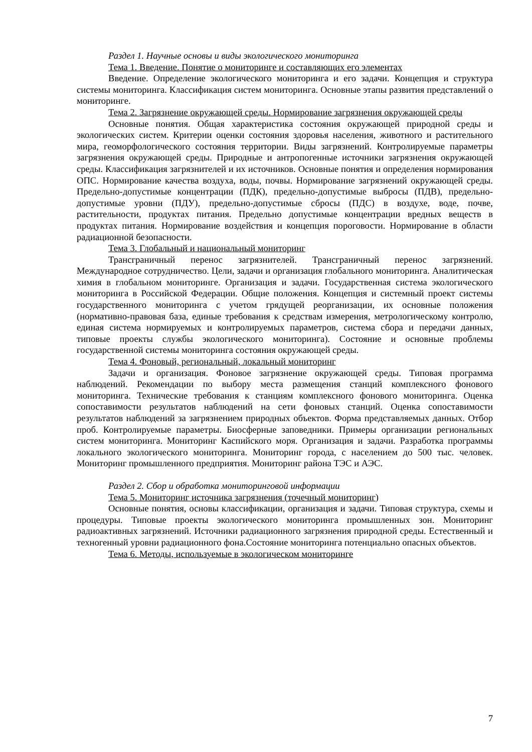Раздел 1. Научные основы и виды экологического мониторинга
Тема 1. Введение. Понятие о мониторинге и составляющих его элементах
Введение. Определение экологического мониторинга и его задачи. Концепция и структура системы мониторинга. Классификация систем мониторинга. Основные этапы развития представлений о мониторинге.
Тема 2. Загрязнение окружающей среды. Нормирование загрязнения окружающей среды
Основные понятия. Общая характеристика состояния окружающей природной среды и экологических систем. Критерии оценки состояния здоровья населения, животного и растительного мира, геоморфологического состояния территории. Виды загрязнений. Контролируемые параметры загрязнения окружающей среды. Природные и антропогенные источники загрязнения окружающей среды. Классификация загрязнителей и их источников. Основные понятия и определения нормирования ОПС. Нормирование качества воздуха, воды, почвы. Нормирование загрязнений окружающей среды. Предельно-допустимые концентрации (ПДК), предельно-допустимые выбросы (ПДВ), предельно-допустимые уровни (ПДУ), предельно-допустимые сбросы (ПДС) в воздухе, воде, почве, растительности, продуктах питания. Предельно допустимые концентрации вредных веществ в продуктах питания. Нормирование воздействия и концепция пороговости. Нормирование в области радиационной безопасности.
Тема 3. Глобальный и национальный мониторинг
Трансграничный перенос загрязнителей. Трансграничный перенос загрязнений. Международное сотрудничество. Цели, задачи и организация глобального мониторинга. Аналитическая химия в глобальном мониторинге. Организация и задачи. Государственная система экологического мониторинга в Российской Федерации. Общие положения. Концепция и системный проект системы государственного мониторинга с учетом грядущей реорганизации, их основные положения (нормативно-правовая база, единые требования к средствам измерения, метрологическому контролю, единая система нормируемых и контролируемых параметров, система сбора и передачи данных, типовые проекты службы экологического мониторинга). Состояние и основные проблемы государственной системы мониторинга состояния окружающей среды.
Тема 4. Фоновый, региональный, локальный мониторинг
Задачи и организация. Фоновое загрязнение окружающей среды. Типовая программа наблюдений. Рекомендации по выбору места размещения станций комплексного фонового мониторинга. Технические требования к станциям комплексного фонового мониторинга. Оценка сопоставимости результатов наблюдений на сети фоновых станций. Оценка сопоставимости результатов наблюдений за загрязнением природных объектов. Форма представляемых данных. Отбор проб. Контролируемые параметры. Биосферные заповедники. Примеры организации региональных систем мониторинга. Мониторинг Каспийского моря. Организация и задачи. Разработка программы локального экологического мониторинга. Мониторинг города, с населением до 500 тыс. человек. Мониторинг промышленного предприятия. Мониторинг района ТЭС и АЭС.
Раздел 2. Сбор и обработка мониторинговой информации
Тема 5. Мониторинг источника загрязнения (точечный мониторинг)
Основные понятия, основы классификации, организация и задачи. Типовая структура, схемы и процедуры. Типовые проекты экологического мониторинга промышленных зон. Мониторинг радиоактивных загрязнений. Источники радиационного загрязнения природной среды. Естественный и техногенный уровни радиационного фона.Состояние мониторинга потенциально опасных объектов.
Тема 6. Методы, используемые в экологическом мониторинге
7